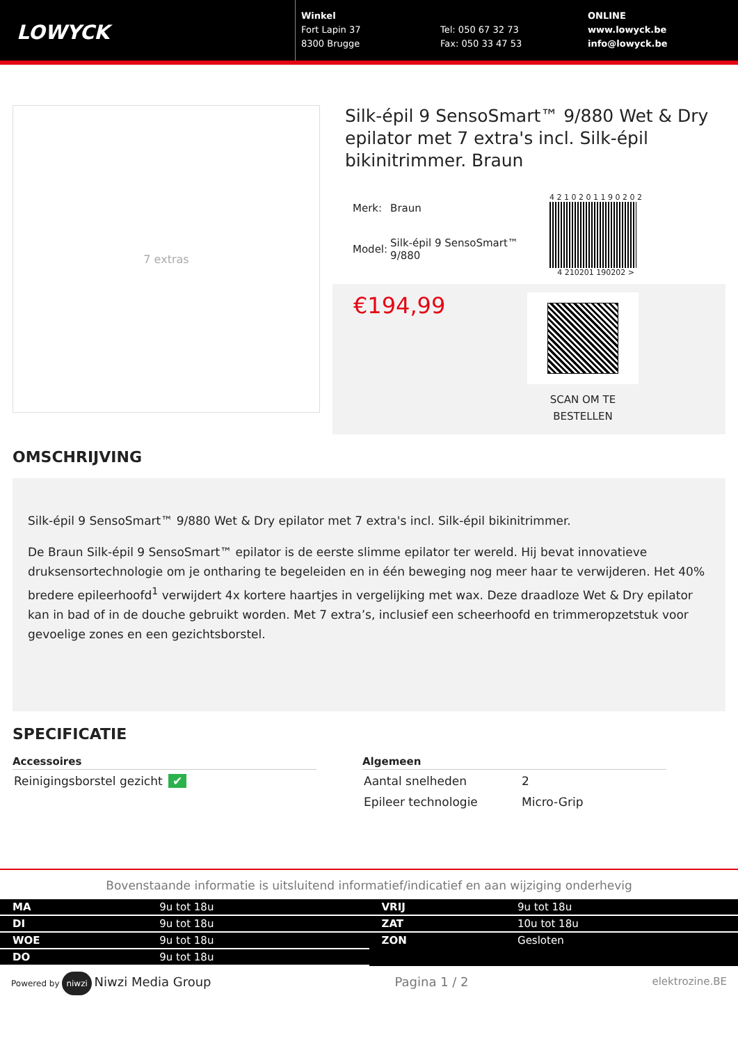LOWYCK
Winkel
Fort Lapin 37
8300 Brugge
Tel: 050 67 32 73
Fax: 050 33 47 53
ONLINE
www.lowyck.be
info@lowyck.be
7 extras
Silk-épil 9 SensoSmart™ 9/880 Wet & Dry epilator met 7 extra's incl. Silk-épil bikinitrimmer. Braun
| Merk: | Braun |
| Model: | Silk-épil 9 SensoSmart™ 9/880 |
4 2 1 0 2 0 1 1 9 0 2 0 2
4 210201 190202 >
€194,99
SCAN OM TE
BESTELLEN
OMSCHRIJVING
Silk-épil 9 SensoSmart™ 9/880 Wet & Dry epilator met 7 extra's incl. Silk-épil bikinitrimmer.
De Braun Silk-épil 9 SensoSmart™ epilator is de eerste slimme epilator ter wereld. Hij bevat innovatieve druksensortechnologie om je ontharing te begeleiden en in één beweging nog meer haar te verwijderen. Het 40% bredere epileerhoofd<sup>1</sup> verwijdert 4x kortere haartjes in vergelijking met wax. Deze draadloze Wet & Dry epilator kan in bad of in de douche gebruikt worden. Met 7 extra’s, inclusief een scheerhoofd en trimmeropzetstuk voor gevoelige zones en een gezichtsborstel.
SPECIFICATIE
Accessoires
| Reinigingsborstel gezicht | ✔ |
Algemeen
| Aantal snelheden | 2 |
| Epileer technologie | Micro-Grip |
Bovenstaande informatie is uitsluitend informatief/indicatief en aan wijziging onderhevig
| MA | 9u tot 18u |
| DI | 9u tot 18u |
| WOE | 9u tot 18u |
| DO | 9u tot 18u |
| VRIJ | 9u tot 18u |
| ZAT | 10u tot 18u |
| ZON | Gesloten |
Powered by niwzi Niwzi Media Group
Pagina 1 / 2
elektrozine.BE